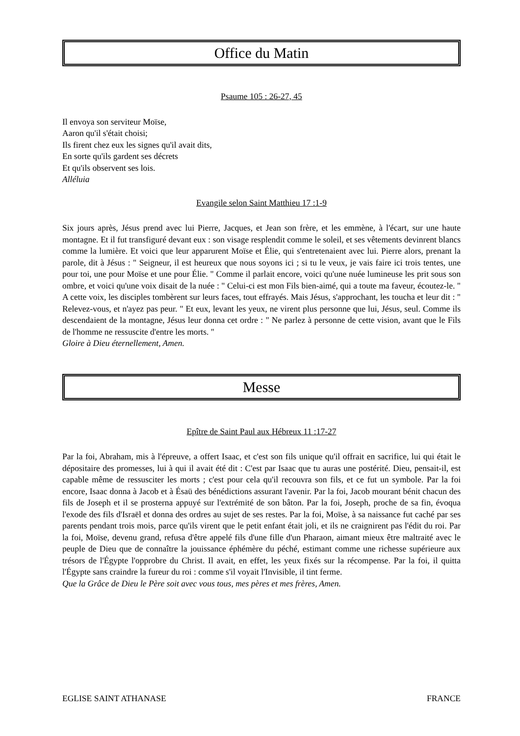Office du Matin
Psaume 105 : 26-27, 45
Il envoya son serviteur Moïse,
Aaron qu'il s'était choisi;
Ils firent chez eux les signes qu'il avait dits,
En sorte qu'ils gardent ses décrets
Et qu'ils observent ses lois.
Alléluia
Evangile selon Saint Matthieu 17 :1-9
Six jours après, Jésus prend avec lui Pierre, Jacques, et Jean son frère, et les emmène, à l'écart, sur une haute montagne. Et il fut transfiguré devant eux : son visage resplendit comme le soleil, et ses vêtements devinrent blancs comme la lumière. Et voici que leur apparurent Moïse et Élie, qui s'entretenaient avec lui. Pierre alors, prenant la parole, dit à Jésus : " Seigneur, il est heureux que nous soyons ici ; si tu le veux, je vais faire ici trois tentes, une pour toi, une pour Moïse et une pour Élie. " Comme il parlait encore, voici qu'une nuée lumineuse les prit sous son ombre, et voici qu'une voix disait de la nuée : " Celui-ci est mon Fils bien-aimé, qui a toute ma faveur, écoutez-le. " A cette voix, les disciples tombèrent sur leurs faces, tout effrayés. Mais Jésus, s'approchant, les toucha et leur dit : " Relevez-vous, et n'ayez pas peur. " Et eux, levant les yeux, ne virent plus personne que lui, Jésus, seul. Comme ils descendaient de la montagne, Jésus leur donna cet ordre : " Ne parlez à personne de cette vision, avant que le Fils de l'homme ne ressuscite d'entre les morts. "
Gloire à Dieu éternellement, Amen.
Messe
Epître de Saint Paul aux Hébreux 11 :17-27
Par la foi, Abraham, mis à l'épreuve, a offert Isaac, et c'est son fils unique qu'il offrait en sacrifice, lui qui était le dépositaire des promesses, lui à qui il avait été dit : C'est par Isaac que tu auras une postérité. Dieu, pensait-il, est capable même de ressusciter les morts ; c'est pour cela qu'il recouvra son fils, et ce fut un symbole. Par la foi encore, Isaac donna à Jacob et à Ésaü des bénédictions assurant l'avenir. Par la foi, Jacob mourant bénit chacun des fils de Joseph et il se prosterna appuyé sur l'extrémité de son bâton. Par la foi, Joseph, proche de sa fin, évoqua l'exode des fils d'Israël et donna des ordres au sujet de ses restes. Par la foi, Moïse, à sa naissance fut caché par ses parents pendant trois mois, parce qu'ils virent que le petit enfant était joli, et ils ne craignirent pas l'édit du roi. Par la foi, Moïse, devenu grand, refusa d'être appelé fils d'une fille d'un Pharaon, aimant mieux être maltraité avec le peuple de Dieu que de connaître la jouissance éphémère du péché, estimant comme une richesse supérieure aux trésors de l'Égypte l'opprobre du Christ. Il avait, en effet, les yeux fixés sur la récompense. Par la foi, il quitta l'Égypte sans craindre la fureur du roi : comme s'il voyait l'Invisible, il tint ferme.
Que la Grâce de Dieu le Père soit avec vous tous, mes pères et mes frères, Amen.
EGLISE SAINT ATHANASE FRANCE